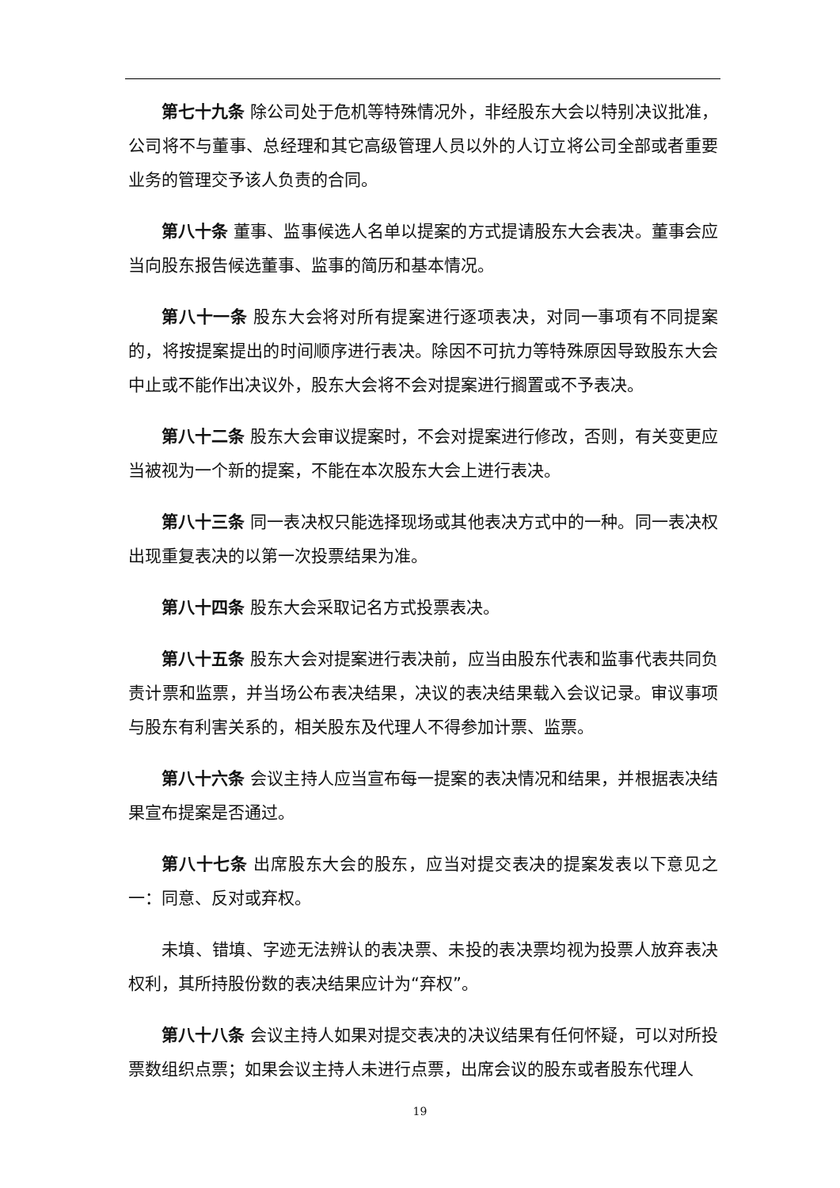第七十九条 除公司处于危机等特殊情况外，非经股东大会以特别决议批准，公司将不与董事、总经理和其它高级管理人员以外的人订立将公司全部或者重要业务的管理交予该人负责的合同。
第八十条 董事、监事候选人名单以提案的方式提请股东大会表决。董事会应当向股东报告候选董事、监事的简历和基本情况。
第八十一条 股东大会将对所有提案进行逐项表决，对同一事项有不同提案的，将按提案提出的时间顺序进行表决。除因不可抗力等特殊原因导致股东大会中止或不能作出决议外，股东大会将不会对提案进行搁置或不予表决。
第八十二条 股东大会审议提案时，不会对提案进行修改，否则，有关变更应当被视为一个新的提案，不能在本次股东大会上进行表决。
第八十三条 同一表决权只能选择现场或其他表决方式中的一种。同一表决权出现重复表决的以第一次投票结果为准。
第八十四条 股东大会采取记名方式投票表决。
第八十五条 股东大会对提案进行表决前，应当由股东代表和监事代表共同负责计票和监票，并当场公布表决结果，决议的表决结果载入会议记录。审议事项与股东有利害关系的，相关股东及代理人不得参加计票、监票。
第八十六条 会议主持人应当宣布每一提案的表决情况和结果，并根据表决结果宣布提案是否通过。
第八十七条 出席股东大会的股东，应当对提交表决的提案发表以下意见之一：同意、反对或弃权。
未填、错填、字迹无法辨认的表决票、未投的表决票均视为投票人放弃表决权利，其所持股份数的表决结果应计为“弃权”。
第八十八条 会议主持人如果对提交表决的决议结果有任何怀疑，可以对所投票数组织点票；如果会议主持人未进行点票，出席会议的股东或者股东代理人
19